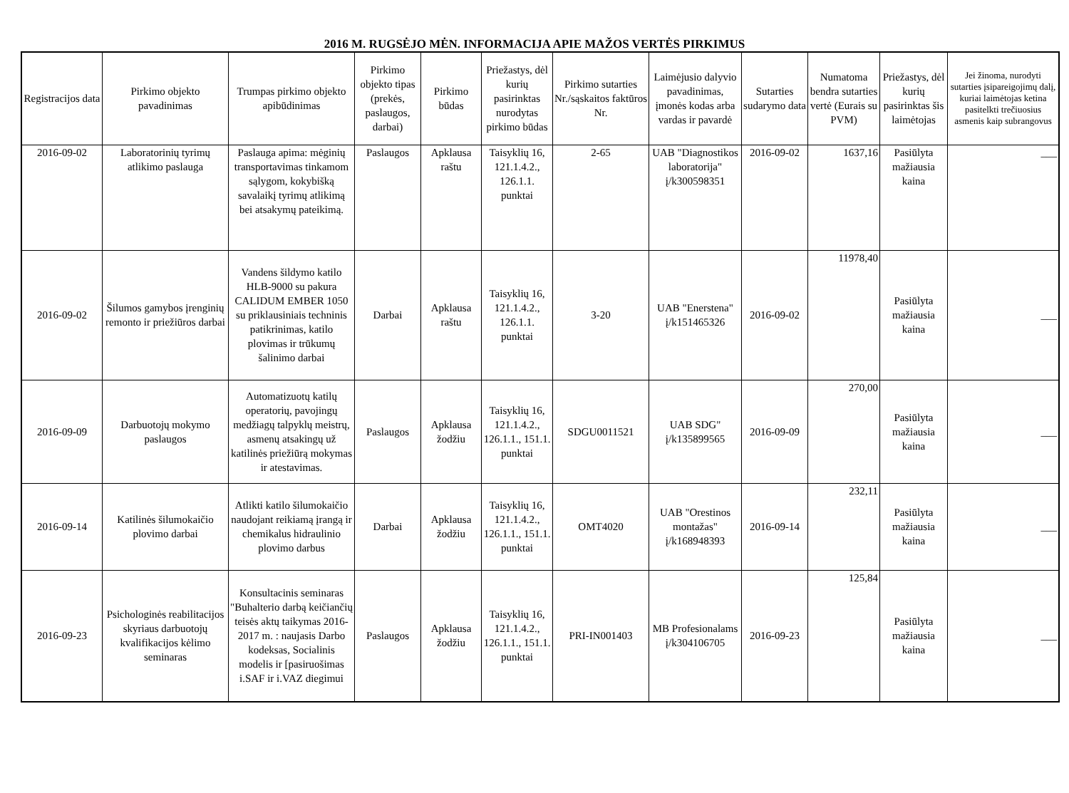2016 M. RUGSĖJO MĖN. INFORMACIJA APIE MAŽOS VERTĖS PIRKIMUS
| Registracijos data | Pirkimo objekto pavadinimas | Trumpas pirkimo objekto apibūdinimas | Pirkimo objekto tipas (prekės, paslaugos, darbai) | Pirkimo būdas | Priežastys, dėl kurių pasirinktas nurodytas pirkimo būdas | Pirkimo sutarties Nr./sąskaitos faktūros Nr. | Laimėjusio dalyvio pavadinimas, įmonės kodas arba vardas ir pavardė | Sutarties sudarymo data | Numatoma bendra sutarties vertė (Eurais su PVM) | Priežastys, dėl kurių pasirinktas šis laimėtojas | Jei žinoma, nurodyti sutarties įsipareigojimų dalį, kuriai laimėtojas ketina pasitelkti trečiuosius asmenis kaip subrangovus |
| --- | --- | --- | --- | --- | --- | --- | --- | --- | --- | --- | --- |
| 2016-09-02 | Laboratorinių tyrimų atlikimo paslauga | Paslauga apima: mėginių transportavimas tinkamom sąlygom, kokybišką savalaikį tyrimų atlikimą bei atsakymų pateikimą. | Paslaugos | Apklausa raštu | Taisyklių 16, 121.1.4.2., 126.1.1. punktai | 2-65 | UAB "Diagnostikos laboratorija" į/k300598351 | 2016-09-02 | 1637,16 | Pasiūlyta mažiausia kaina | ___ |
| 2016-09-02 | Šilumos gamybos įrenginių remonto ir priežiūros darbai | Vandens šildymo katilo HLB-9000 su pakura CALIDUM EMBER 1050 su priklausiniais techninis patikrinimas, katilo plovimas ir trūkumų šalinimo darbai | Darbai | Apklausa raštu | Taisyklių 16, 121.1.4.2., 126.1.1. punktai | 3-20 | UAB "Enerstena" į/k151465326 | 2016-09-02 | 11978,40 | Pasiūlyta mažiausia kaina | ___ |
| 2016-09-09 | Darbuotojų mokymo paslaugos | Automatizuotų katilų operatorių, pavojingų medžiagų talpyklų meistrų, asmenų atsakingų už katilinės priežiūrą mokymas ir atestavimas. | Paslaugos | Apklausa žodžiu | Taisyklių 16, 121.1.4.2., 126.1.1., 151.1. punktai | SDGU0011521 | UAB SDG" į/k135899565 | 2016-09-09 | 270,00 | Pasiūlyta mažiausia kaina | ___ |
| 2016-09-14 | Katilinės šilumokaičio plovimo darbai | Atlikti katilo šilumokaičio naudojant reikiamą įrangą ir chemikalus hidraulinio plovimo darbus | Darbai | Apklausa žodžiu | Taisyklių 16, 121.1.4.2., 126.1.1., 151.1. punktai | OMT4020 | UAB "Orestinos montažas" į/k168948393 | 2016-09-14 | 232,11 | Pasiūlyta mažiausia kaina | ___ |
| 2016-09-23 | Psichologinės reabilitacijos skyriaus darbuotojų kvalifikacijos kėlimo seminaras | Konsultacinis seminaras "Buhalterio darbą keičiančių teisės aktų taikymas 2016-2017 m. : naujasis Darbo kodeksas, Socialinis modelis ir [pasiruošimas i.SAF ir i.VAZ diegimui | Paslaugos | Apklausa žodžiu | Taisyklių 16, 121.1.4.2., 126.1.1., 151.1. punktai | PRI-IN001403 | MB Profesionalams į/k304106705 | 2016-09-23 | 125,84 | Pasiūlyta mažiausia kaina | ___ |